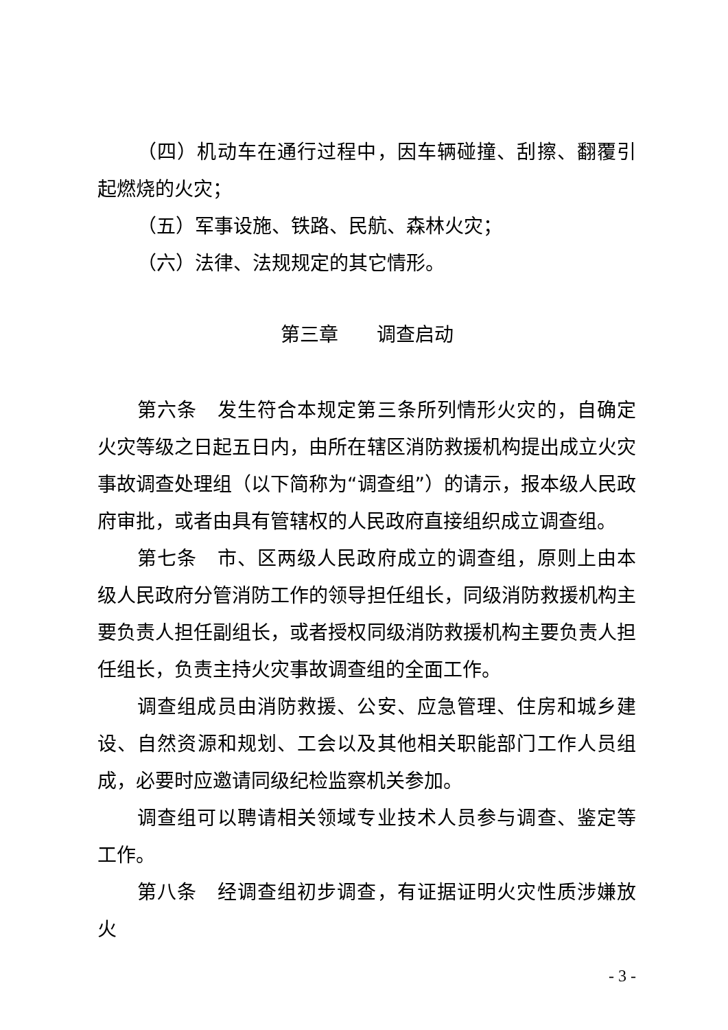（四）机动车在通行过程中，因车辆碰撞、刮擦、翻覆引起燃烧的火灾；
（五）军事设施、铁路、民航、森林火灾；
（六）法律、法规规定的其它情形。
第三章　　调查启动
第六条　发生符合本规定第三条所列情形火灾的，自确定火灾等级之日起五日内，由所在辖区消防救援机构提出成立火灾事故调查处理组（以下简称为“调查组”）的请示，报本级人民政府审批，或者由具有管辖权的人民政府直接组织成立调查组。
第七条　市、区两级人民政府成立的调查组，原则上由本级人民政府分管消防工作的领导担任组长，同级消防救援机构主要负责人担任副组长，或者授权同级消防救援机构主要负责人担任组长，负责主持火灾事故调查组的全面工作。
调查组成员由消防救援、公安、应急管理、住房和城乡建设、自然资源和规划、工会以及其他相关职能部门工作人员组成，必要时应邀请同级纪检监察机关参加。
调查组可以聘请相关领域专业技术人员参与调查、鉴定等工作。
第八条　经调查组初步调查，有证据证明火灾性质涉嫌放火
- 3 -